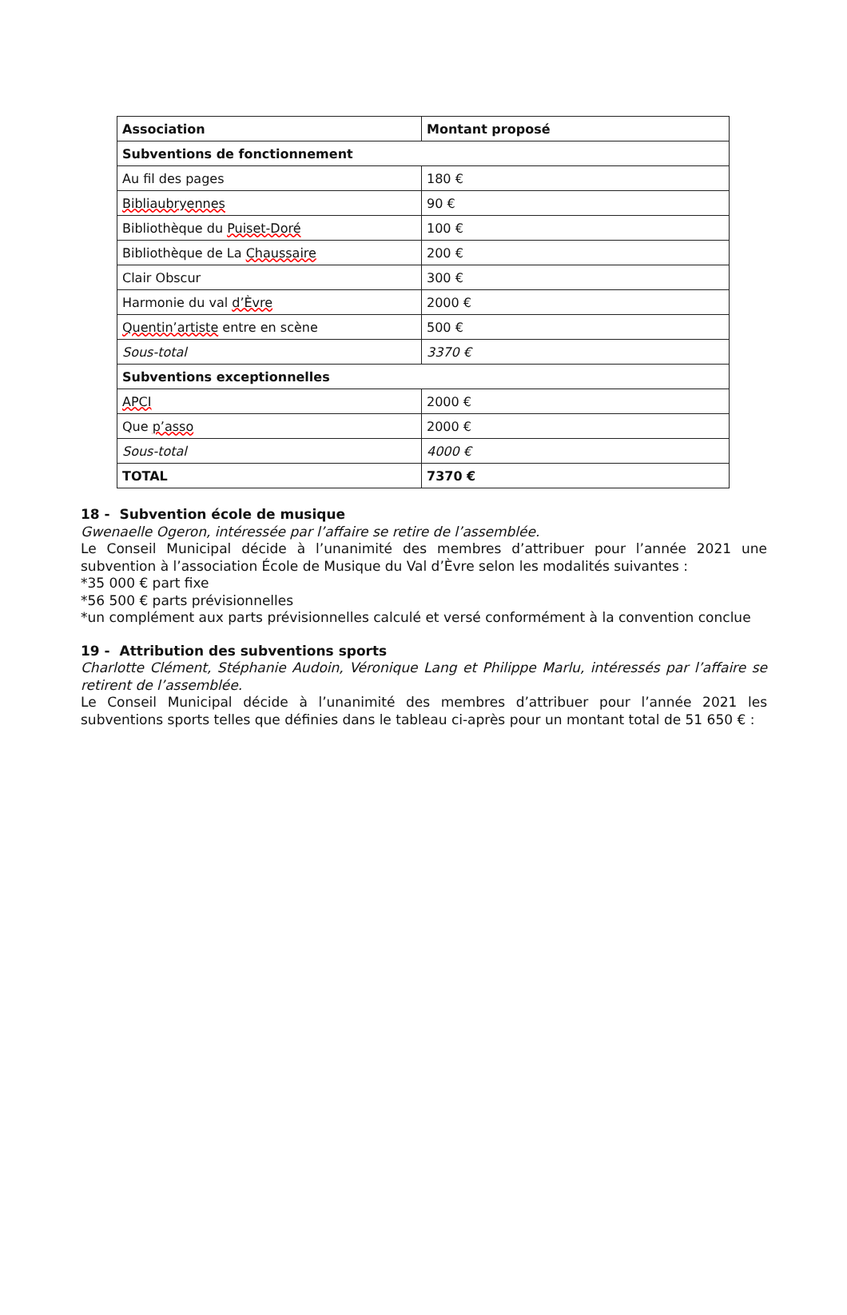| Association | Montant proposé |
| --- | --- |
| Subventions de fonctionnement | |
| Au fil des pages | 180 € |
| Bibliaubryennes | 90 € |
| Bibliothèque du Puiset-Doré | 100 € |
| Bibliothèque de La Chaussaire | 200 € |
| Clair Obscur | 300 € |
| Harmonie du val d’Èvre | 2000 € |
| Quentin’artiste entre en scène | 500 € |
| Sous-total | 3370 € |
| Subventions exceptionnelles | |
| APCI | 2000 € |
| Que p’asso | 2000 € |
| Sous-total | 4000 € |
| TOTAL | 7370 € |
18 - Subvention école de musique
Gwenaelle Ogeron, intéressée par l’affaire se retire de l’assemblée.
Le Conseil Municipal décide à l’unanimité des membres d’attribuer pour l’année 2021 une subvention à l’association École de Musique du Val d’Èvre selon les modalités suivantes :
*35 000 € part fixe
*56 500 € parts prévisionnelles
*un complément aux parts prévisionnelles calculé et versé conformément à la convention conclue
19 - Attribution des subventions sports
Charlotte Clément, Stéphanie Audoin, Véronique Lang et Philippe Marlu, intéressés par l’affaire se retirent de l’assemblée.
Le Conseil Municipal décide à l’unanimité des membres d’attribuer pour l’année 2021 les subventions sports telles que définies dans le tableau ci-après pour un montant total de 51 650 € :